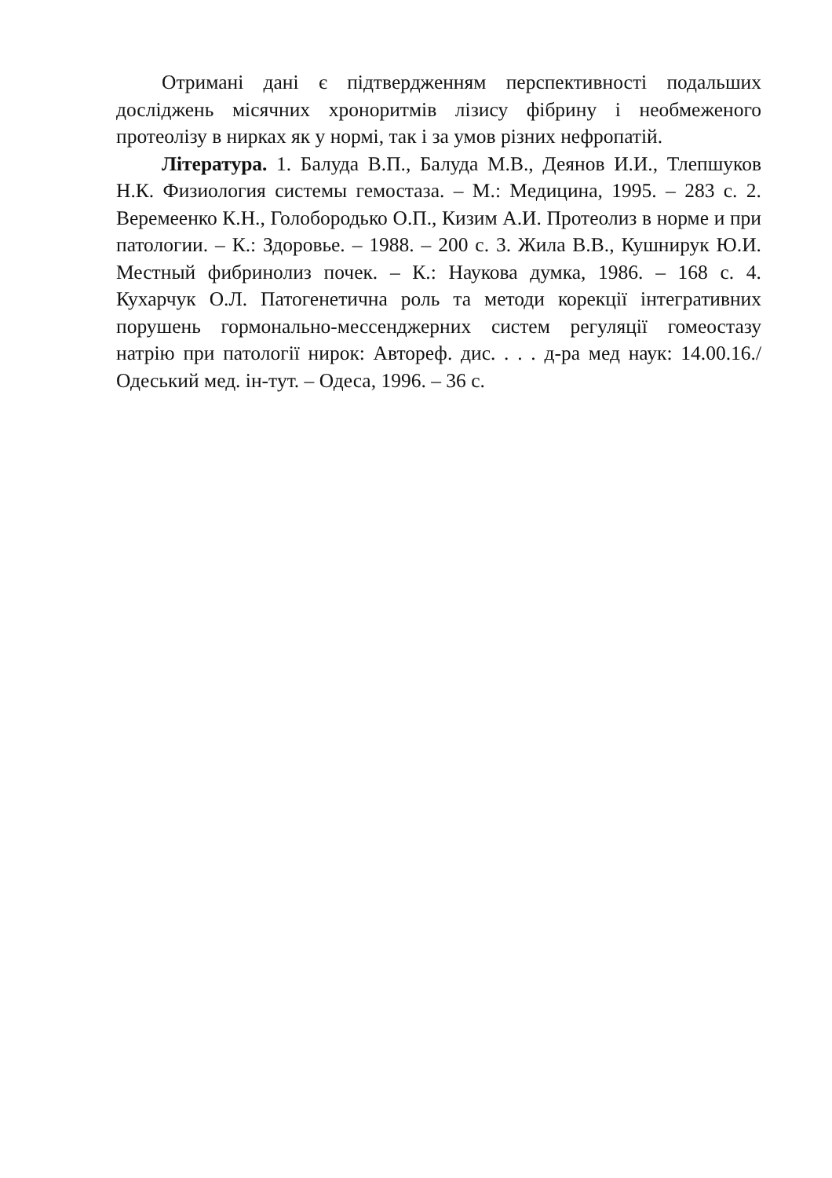Отримані дані є підтвердженням перспективності подальших досліджень місячних хроноритмів лізису фібрину і необмеженого протеолізу в нирках як у нормі, так і за умов різних нефропатій.
Література. 1. Балуда В.П., Балуда М.В., Деянов И.И., Тлепшуков Н.К. Физиология системы гемостаза. – М.: Медицина, 1995. – 283 с. 2. Веремеенко К.Н., Голобородько О.П., Кизим А.И. Протеолиз в норме и при патологии. – К.: Здоровье. – 1988. – 200 с. 3. Жила В.В., Кушнирук Ю.И. Местный фибринолиз почек. – К.: Наукова думка, 1986. – 168 с. 4. Кухарчук О.Л. Патогенетична роль та методи корекції інтегративних порушень гормонально-мессенджерних систем регуляції гомеостазу натрію при патології нирок: Автореф. дис. . . . д-ра мед наук: 14.00.16./ Одеський мед. ін-тут. – Одеса, 1996. – 36 с.